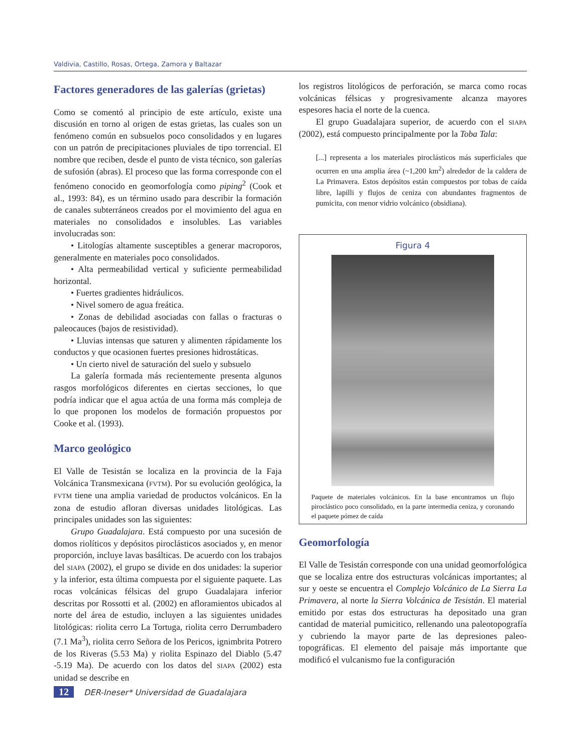Valdivia, Castillo, Rosas, Ortega, Zamora y Baltazar
Factores generadores de las galerías (grietas)
Como se comentó al principio de este artículo, existe una discusión en torno al origen de estas grietas, las cuales son un fenómeno común en subsuelos poco consolidados y en lugares con un patrón de precipitaciones pluviales de tipo torrencial. El nombre que reciben, desde el punto de vista técnico, son galerías de sufosión (abras). El proceso que las forma corresponde con el fenómeno conocido en geomorfología como piping<sup>2</sup> (Cook et al., 1993: 84), es un término usado para describir la formación de canales subterráneos creados por el movimiento del agua en materiales no consolidados e insolubles. Las variables involucradas son:
• Litologías altamente susceptibles a generar macroporos, generalmente en materiales poco consolidados.
• Alta permeabilidad vertical y suficiente permeabilidad horizontal.
• Fuertes gradientes hidráulicos.
• Nivel somero de agua freática.
• Zonas de debilidad asociadas con fallas o fracturas o paleocauces (bajos de resistividad).
• Lluvias intensas que saturen y alimenten rápidamente los conductos y que ocasionen fuertes presiones hidrostáticas.
• Un cierto nivel de saturación del suelo y subsuelo
La galería formada más recientemente presenta algunos rasgos morfológicos diferentes en ciertas secciones, lo que podría indicar que el agua actúa de una forma más compleja de lo que proponen los modelos de formación propuestos por Cooke et al. (1993).
Marco geológico
El Valle de Tesistán se localiza en la provincia de la Faja Volcánica Transmexicana (FVTM). Por su evolución geológica, la FVTM tiene una amplia variedad de productos volcánicos. En la zona de estudio afloran diversas unidades litológicas. Las principales unidades son las siguientes:
Grupo Guadalajara. Está compuesto por una sucesión de domos riolíticos y depósitos piroclásticos asociados y, en menor proporción, incluye lavas basálticas. De acuerdo con los trabajos del SIAPA (2002), el grupo se divide en dos unidades: la superior y la inferior, esta última compuesta por el siguiente paquete. Las rocas volcánicas félsicas del grupo Guadalajara inferior descritas por Rossotti et al. (2002) en afloramientos ubicados al norte del área de estudio, incluyen a las siguientes unidades litológicas: riolita cerro La Tortuga, riolita cerro Derrumbadero (7.1 Ma<sup>3</sup>), riolita cerro Señora de los Pericos, ignimbrita Potrero de los Riveras (5.53 Ma) y riolita Espinazo del Diablo (5.47 -5.19 Ma). De acuerdo con los datos del SIAPA (2002) esta unidad se describe en
los registros litológicos de perforación, se marca como rocas volcánicas félsicas y progresivamente alcanza mayores espesores hacia el norte de la cuenca.
El grupo Guadalajara superior, de acuerdo con el SIAPA (2002), está compuesto principalmente por la Toba Tala:
[...] representa a los materiales piroclásticos más superficiales que ocurren en una amplia área (~1,200 km<sup>2</sup>) alrededor de la caldera de La Primavera. Estos depósitos están compuestos por tobas de caída libre, lapilli y flujos de ceniza con abundantes fragmentos de pumicita, con menor vidrio volcánico (obsidiana).
Figura 4
Paquete de materiales volcánicos. En la base encontramos un flujo piroclástico poco consolidado, en la parte intermedia ceniza, y coronando el paquete pómez de caída
Geomorfología
El Valle de Tesistán corresponde con una unidad geomorfológica que se localiza entre dos estructuras volcánicas importantes; al sur y oeste se encuentra el Complejo Volcánico de La Sierra La Primavera, al norte la Sierra Volcánica de Tesistán. El material emitido por estas dos estructuras ha depositado una gran cantidad de material pumicitico, rellenando una paleotopografía y cubriendo la mayor parte de las depresiones paleo-topográficas. El elemento del paisaje más importante que modificó el vulcanismo fue la configuración
12 DER-Ineser* Universidad de Guadalajara